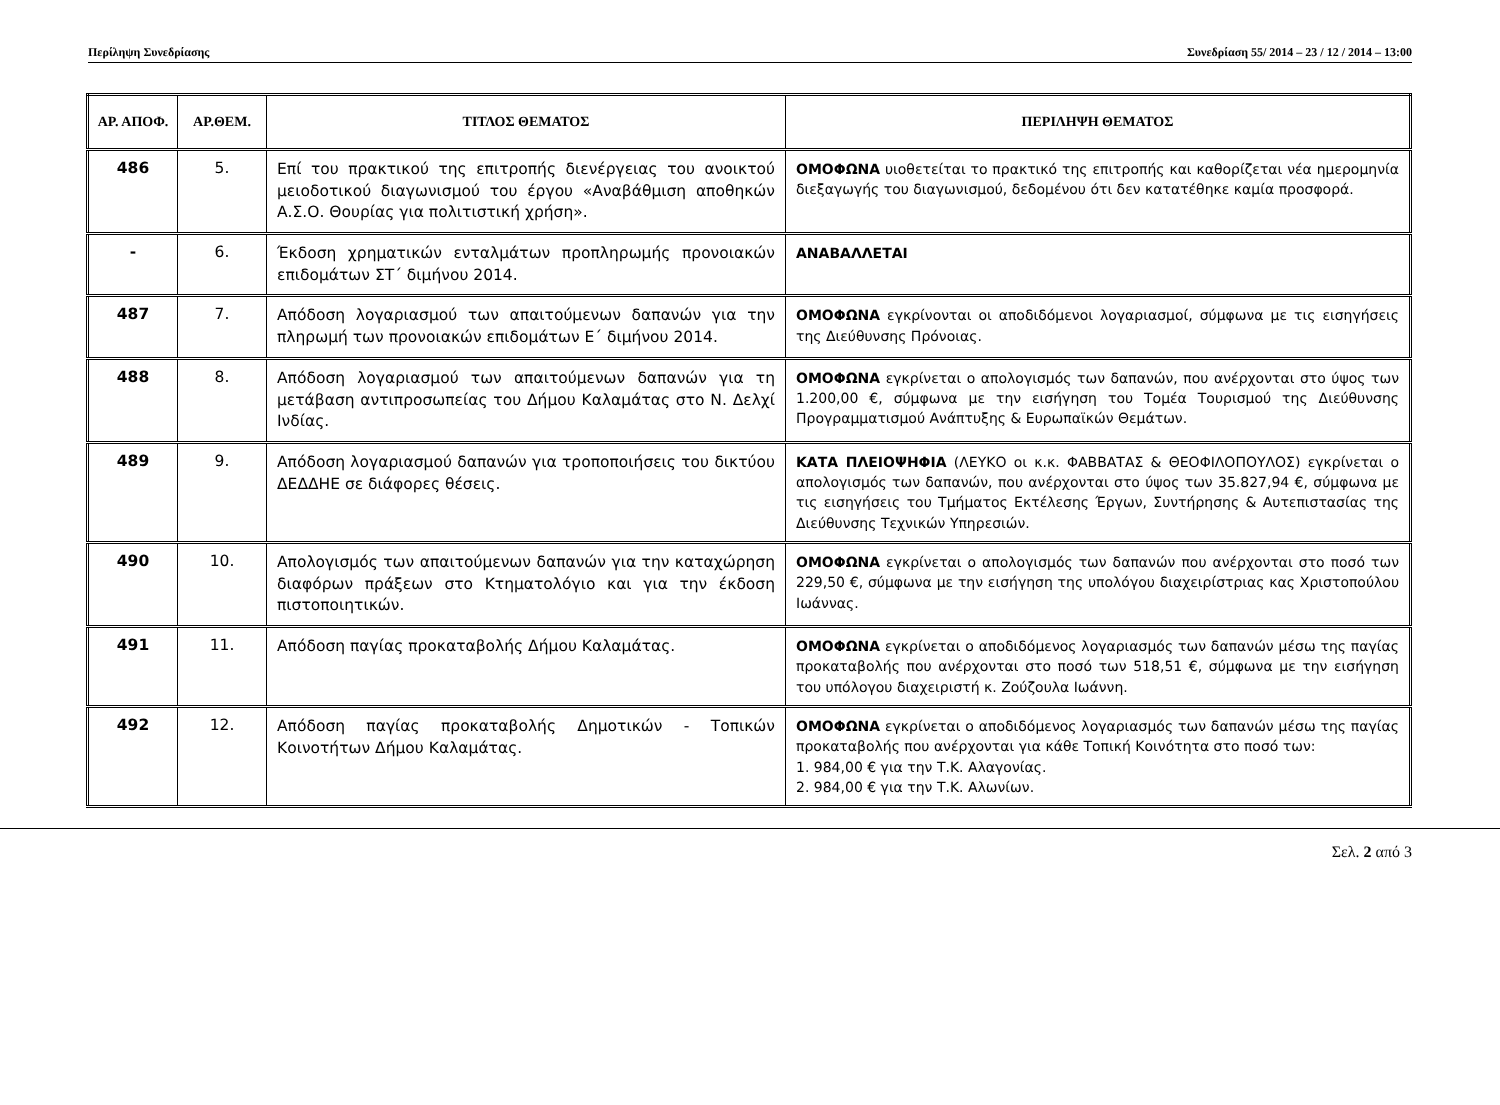Περίληψη Συνεδρίασης Συνεδρίαση 55/ 2014 – 23 / 12 / 2014 – 13:00
| ΑΡ. ΑΠΟΦ. | ΑΡ.ΘΕΜ. | ΤΙΤΛΟΣ ΘΕΜΑΤΟΣ | ΠΕΡΙΛΗΨΗ ΘΕΜΑΤΟΣ |
| --- | --- | --- | --- |
| 486 | 5. | Επί του πρακτικού της επιτροπής διενέργειας του ανοικτού μειοδοτικού διαγωνισμού του έργου «Αναβάθμιση αποθηκών Α.Σ.Ο. Θουρίας για πολιτιστική χρήση». | ΟΜΟΦΩΝΑ υιοθετείται το πρακτικό της επιτροπής και καθορίζεται νέα ημερομηνία διεξαγωγής του διαγωνισμού, δεδομένου ότι δεν κατατέθηκε καμία προσφορά. |
| - | 6. | Έκδοση χρηματικών ενταλμάτων προπληρωμής προνοιακών επιδομάτων ΣΤ΄ διμήνου 2014. | ΑΝΑΒΑΛΛΕΤΑΙ |
| 487 | 7. | Απόδοση λογαριασμού των απαιτούμενων δαπανών για την πληρωμή των προνοιακών επιδομάτων Ε΄ διμήνου 2014. | ΟΜΟΦΩΝΑ εγκρίνονται οι αποδιδόμενοι λογαριασμοί, σύμφωνα με τις εισηγήσεις της Διεύθυνσης Πρόνοιας. |
| 488 | 8. | Απόδοση λογαριασμού των απαιτούμενων δαπανών για τη μετάβαση αντιπροσωπείας του Δήμου Καλαμάτας στο Ν. Δελχί Ινδίας. | ΟΜΟΦΩΝΑ εγκρίνεται ο απολογισμός των δαπανών, που ανέρχονται στο ύψος των 1.200,00 €, σύμφωνα με την εισήγηση του Τομέα Τουρισμού της Διεύθυνσης Προγραμματισμού Ανάπτυξης & Ευρωπαϊκών Θεμάτων. |
| 489 | 9. | Απόδοση λογαριασμού δαπανών για τροποποιήσεις του δικτύου ΔΕΔΔΗΕ σε διάφορες θέσεις. | ΚΑΤΑ ΠΛΕΙΟΨΗΦΙΑ (ΛΕΥΚΟ οι κ.κ. ΦΑΒΒΑΤΑΣ & ΘΕΟΦΙΛΟΠΟΥΛΟΣ) εγκρίνεται ο απολογισμός των δαπανών, που ανέρχονται στο ύψος των 35.827,94 €, σύμφωνα με τις εισηγήσεις του Τμήματος Εκτέλεσης Έργων, Συντήρησης & Αυτεπιστασίας της Διεύθυνσης Τεχνικών Υπηρεσιών. |
| 490 | 10. | Απολογισμός των απαιτούμενων δαπανών για την καταχώρηση διαφόρων πράξεων στο Κτηματολόγιο και για την έκδοση πιστοποιητικών. | ΟΜΟΦΩΝΑ εγκρίνεται ο απολογισμός των δαπανών που ανέρχονται στο ποσό των 229,50 €, σύμφωνα με την εισήγηση της υπολόγου διαχειρίστριας κας Χριστοπούλου Ιωάννας. |
| 491 | 11. | Απόδοση παγίας προκαταβολής Δήμου Καλαμάτας. | ΟΜΟΦΩΝΑ εγκρίνεται ο αποδιδόμενος λογαριασμός των δαπανών μέσω της παγίας προκαταβολής που ανέρχονται στο ποσό των 518,51 €, σύμφωνα με την εισήγηση του υπόλογου διαχειριστή κ. Ζούζουλα Ιωάννη. |
| 492 | 12. | Απόδοση παγίας προκαταβολής Δημοτικών - Τοπικών Κοινοτήτων Δήμου Καλαμάτας. | ΟΜΟΦΩΝΑ εγκρίνεται ο αποδιδόμενος λογαριασμός των δαπανών μέσω της παγίας προκαταβολής που ανέρχονται για κάθε Τοπική Κοινότητα στο ποσό των: 1. 984,00 € για την Τ.Κ. Αλαγονίας. 2. 984,00 € για την Τ.Κ. Αλωνίων. |
Σελ. 2 από 3